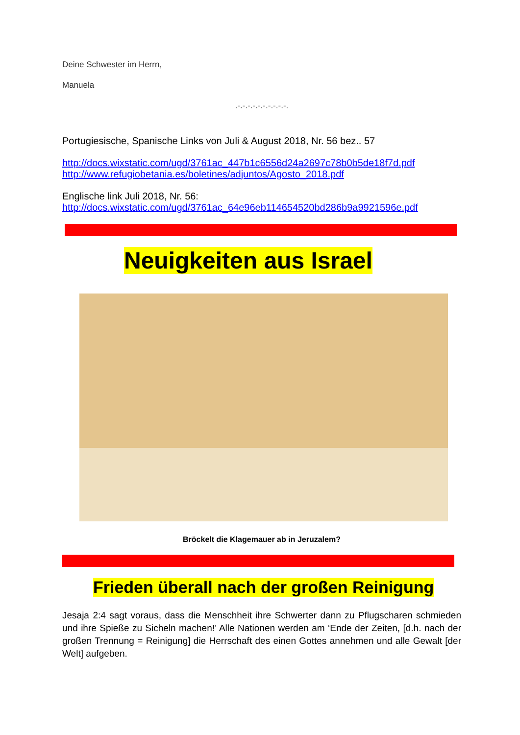Deine Schwester im Herrn,
Manuela
.-.-.-.-.-.-.-.-.-.-.
Portugiesische, Spanische Links von Juli & August 2018, Nr. 56 bez.. 57
http://docs.wixstatic.com/ugd/3761ac_447b1c6556d24a2697c78b0b5de18f7d.pdf
http://www.refugiobetania.es/boletines/adjuntos/Agosto_2018.pdf
Englische link Juli 2018, Nr. 56:
http://docs.wixstatic.com/ugd/3761ac_64e96eb114654520bd286b9a9921596e.pdf
Neuigkeiten aus Israel
Bröckelt die Klagemauer ab in Jeruzalem?
Frieden überall nach der großen Reinigung
Jesaja 2:4 sagt voraus, dass die Menschheit ihre Schwerter dann zu Pflugscharen schmieden und ihre Spieße zu Sicheln machen!’ Alle Nationen werden am ‘Ende der Zeiten, [d.h. nach der großen Trennung = Reinigung] die Herrschaft des einen Gottes annehmen und alle Gewalt [der Welt] aufgeben.